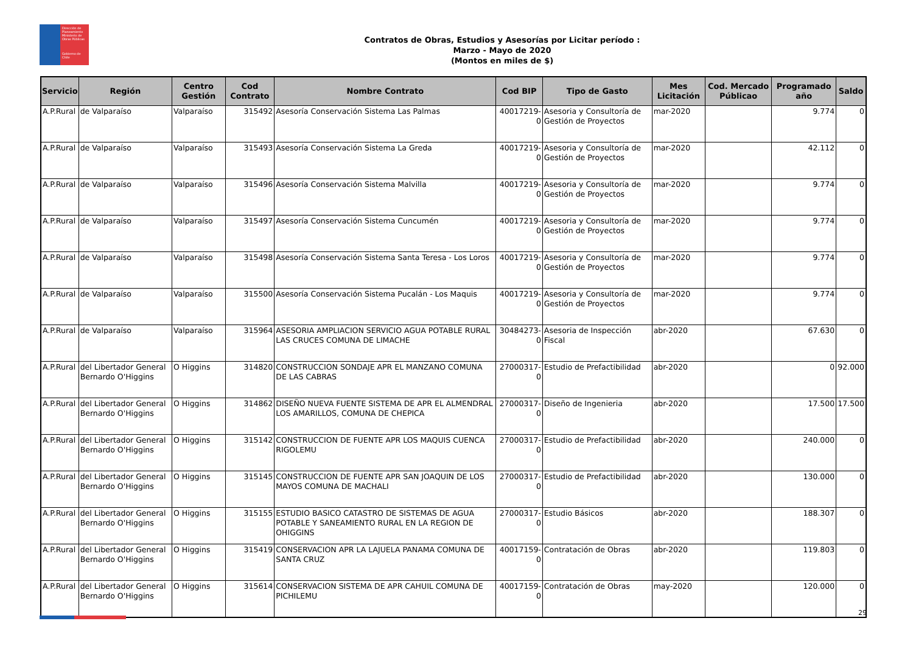Dirección de Planeamiento
Ministerio de Obras Públicas
Gobierno de Chile
Contratos de Obras, Estudios y Asesorías por Licitar período :
Marzo - Mayo de 2020
(Montos en miles de $)
| Servicio | Región | Centro Gestión | Cod Contrato | Nombre Contrato | Cod BIP | Tipo de Gasto | Mes Licitación | Cod. Mercado Públicao | Programado año | Saldo |
| --- | --- | --- | --- | --- | --- | --- | --- | --- | --- | --- |
| A.P.Rural | de Valparaíso | Valparaíso | 315492 | Asesoría Conservación Sistema Las Palmas | 40017219-0 | Asesoria y Consultoría de Gestión de Proyectos | mar-2020 | | 9.774 | 0 |
| A.P.Rural | de Valparaíso | Valparaíso | 315493 | Asesoría Conservación Sistema La Greda | 40017219-0 | Asesoria y Consultoría de Gestión de Proyectos | mar-2020 | | 42.112 | 0 |
| A.P.Rural | de Valparaíso | Valparaíso | 315496 | Asesoría Conservación Sistema Malvilla | 40017219-0 | Asesoria y Consultoría de Gestión de Proyectos | mar-2020 | | 9.774 | 0 |
| A.P.Rural | de Valparaíso | Valparaíso | 315497 | Asesoría Conservación Sistema Cuncumén | 40017219-0 | Asesoria y Consultoría de Gestión de Proyectos | mar-2020 | | 9.774 | 0 |
| A.P.Rural | de Valparaíso | Valparaíso | 315498 | Asesoría Conservación Sistema Santa Teresa - Los Loros | 40017219-0 | Asesoria y Consultoría de Gestión de Proyectos | mar-2020 | | 9.774 | 0 |
| A.P.Rural | de Valparaíso | Valparaíso | 315500 | Asesoría Conservación Sistema Pucalán - Los Maquis | 40017219-0 | Asesoria y Consultoría de Gestión de Proyectos | mar-2020 | | 9.774 | 0 |
| A.P.Rural | de Valparaíso | Valparaíso | 315964 | ASESORIA AMPLIACION SERVICIO AGUA POTABLE RURAL LAS CRUCES COMUNA DE LIMACHE | 30484273-0 | Asesoria de Inspección Fiscal | abr-2020 | | 67.630 | 0 |
| A.P.Rural | del Libertador General Bernardo O'Higgins | O Higgins | 314820 | CONSTRUCCION SONDAJE APR EL MANZANO COMUNA DE LAS CABRAS | 27000317-0 | Estudio de Prefactibilidad | abr-2020 | | 0 | 92.000 |
| A.P.Rural | del Libertador General Bernardo O'Higgins | O Higgins | 314862 | DISEÑO NUEVA FUENTE SISTEMA DE APR EL ALMENDRAL LOS AMARILLOS, COMUNA DE CHEPICA | 27000317-0 | Diseño de Ingenieria | abr-2020 | | 17.500 | 17.500 |
| A.P.Rural | del Libertador General Bernardo O'Higgins | O Higgins | 315142 | CONSTRUCCION DE FUENTE APR LOS MAQUIS CUENCA RIGOLEMU | 27000317-0 | Estudio de Prefactibilidad | abr-2020 | | 240.000 | 0 |
| A.P.Rural | del Libertador General Bernardo O'Higgins | O Higgins | 315145 | CONSTRUCCION DE FUENTE APR SAN JOAQUIN DE LOS MAYOS COMUNA DE MACHALI | 27000317-0 | Estudio de Prefactibilidad | abr-2020 | | 130.000 | 0 |
| A.P.Rural | del Libertador General Bernardo O'Higgins | O Higgins | 315155 | ESTUDIO BASICO CATASTRO DE SISTEMAS DE AGUA POTABLE Y SANEAMIENTO RURAL EN LA REGION DE OHIGGINS | 27000317-0 | Estudio Básicos | abr-2020 | | 188.307 | 0 |
| A.P.Rural | del Libertador General Bernardo O'Higgins | O Higgins | 315419 | CONSERVACION APR LA LAJUELA PANAMA COMUNA DE SANTA CRUZ | 40017159-0 | Contratación de Obras | abr-2020 | | 119.803 | 0 |
| A.P.Rural | del Libertador General Bernardo O'Higgins | O Higgins | 315614 | CONSERVACION SISTEMA DE APR CAHUIL COMUNA DE PICHILEMU | 40017159-0 | Contratación de Obras | may-2020 | | 120.000 | 0 |
29